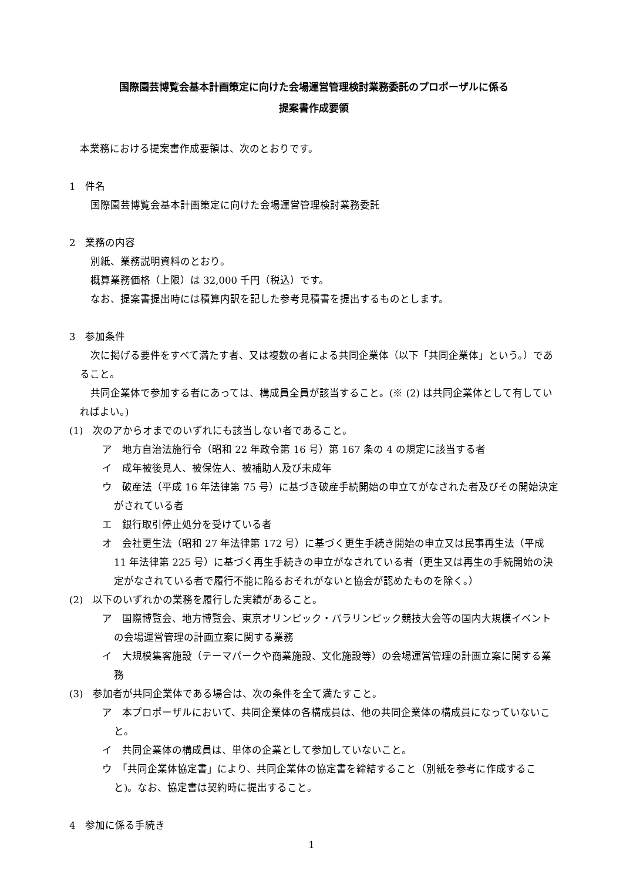国際園芸博覧会基本計画策定に向けた会場運営管理検討業務委託のプロポーザルに係る
提案書作成要領
本業務における提案書作成要領は、次のとおりです。
1　件名
国際園芸博覧会基本計画策定に向けた会場運営管理検討業務委託
2　業務の内容
別紙、業務説明資料のとおり。
概算業務価格（上限）は 32,000 千円（税込）です。
なお、提案書提出時には積算内訳を記した参考見積書を提出するものとします。
3　参加条件
次に掲げる要件をすべて満たす者、又は複数の者による共同企業体（以下「共同企業体」という。）であること。
共同企業体で参加する者にあっては、構成員全員が該当すること。(※ (2) は共同企業体として有していればよい。)
(1)　次のアからオまでのいずれにも該当しない者であること。
ア　地方自治法施行令（昭和 22 年政令第 16 号）第 167 条の 4 の規定に該当する者
イ　成年被後見人、被保佐人、被補助人及び未成年
ウ　破産法（平成 16 年法律第 75 号）に基づき破産手続開始の申立てがなされた者及びその開始決定がされている者
エ　銀行取引停止処分を受けている者
オ　会社更生法（昭和 27 年法律第 172 号）に基づく更生手続き開始の申立又は民事再生法（平成 11 年法律第 225 号）に基づく再生手続きの申立がなされている者（更生又は再生の手続開始の決定がなされている者で履行不能に陥るおそれがないと協会が認めたものを除く。）
(2)　以下のいずれかの業務を履行した実績があること。
ア　国際博覧会、地方博覧会、東京オリンピック・パラリンピック競技大会等の国内大規模イベントの会場運営管理の計画立案に関する業務
イ　大規模集客施設（テーマパークや商業施設、文化施設等）の会場運営管理の計画立案に関する業務
(3)　参加者が共同企業体である場合は、次の条件を全て満たすこと。
ア　本プロポーザルにおいて、共同企業体の各構成員は、他の共同企業体の構成員になっていないこと。
イ　共同企業体の構成員は、単体の企業として参加していないこと。
ウ　「共同企業体協定書」により、共同企業体の協定書を締結すること（別紙を参考に作成すること)。なお、協定書は契約時に提出すること。
4　参加に係る手続き
1